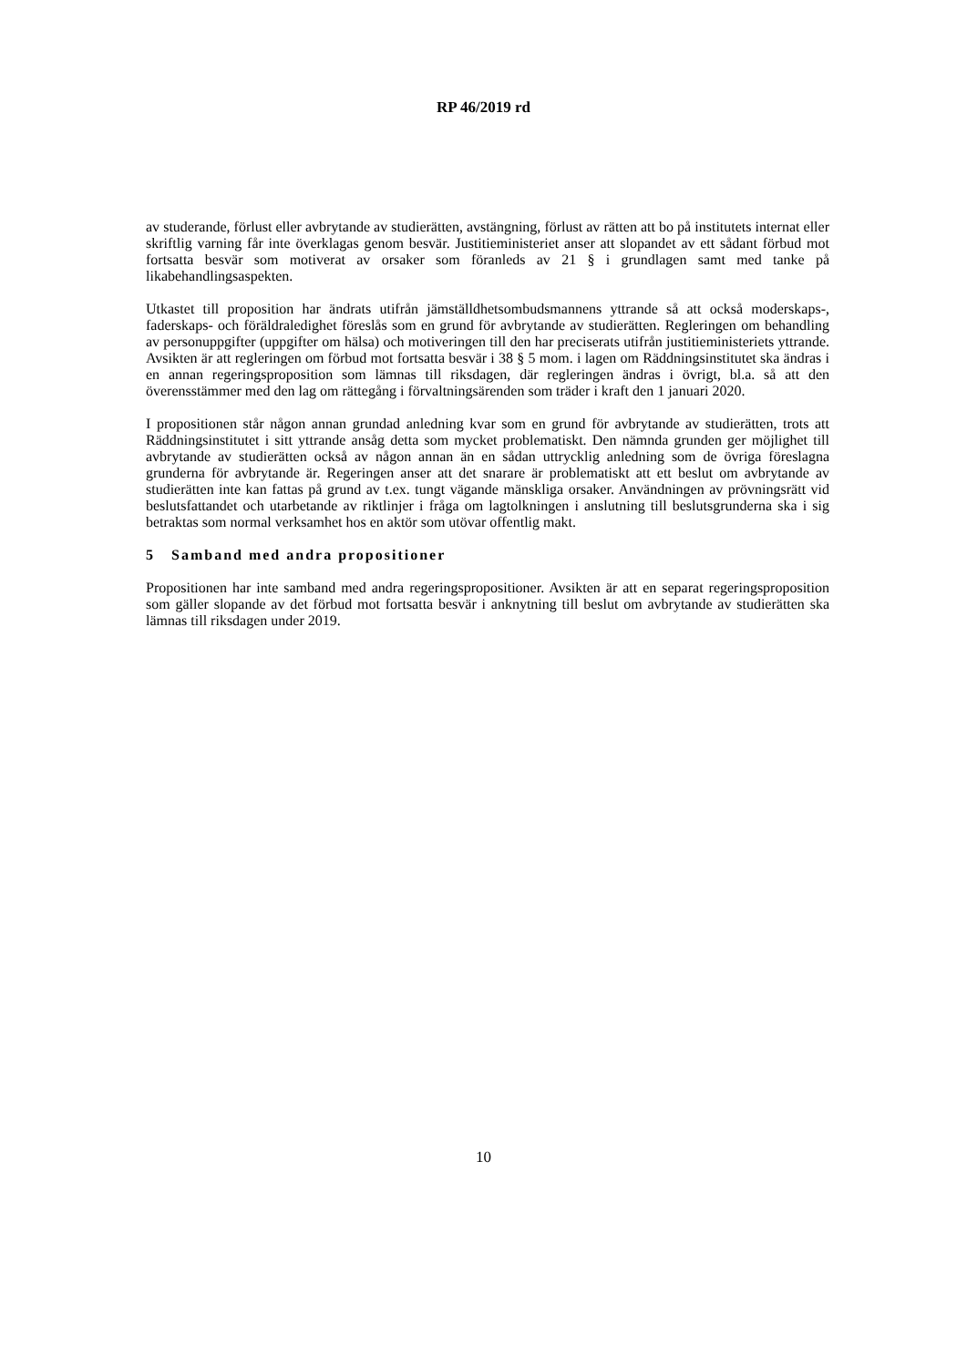RP 46/2019 rd
av studerande, förlust eller avbrytande av studierätten, avstängning, förlust av rätten att bo på institutets internat eller skriftlig varning får inte överklagas genom besvär. Justitieministeriet anser att slopandet av ett sådant förbud mot fortsatta besvär som motiverat av orsaker som föranleds av 21 § i grundlagen samt med tanke på likabehandlingsaspekten.
Utkastet till proposition har ändrats utifrån jämställdhetsombudsmannens yttrande så att också moderskaps-, faderskaps- och föräldraledighet föreslås som en grund för avbrytande av studierätten. Regleringen om behandling av personuppgifter (uppgifter om hälsa) och motiveringen till den har preciserats utifrån justitieministeriets yttrande. Avsikten är att regleringen om förbud mot fortsatta besvär i 38 § 5 mom. i lagen om Räddningsinstitutet ska ändras i en annan regeringsproposition som lämnas till riksdagen, där regleringen ändras i övrigt, bl.a. så att den överensstämmer med den lag om rättegång i förvaltningsärenden som träder i kraft den 1 januari 2020.
I propositionen står någon annan grundad anledning kvar som en grund för avbrytande av studierätten, trots att Räddningsinstitutet i sitt yttrande ansåg detta som mycket problematiskt. Den nämnda grunden ger möjlighet till avbrytande av studierätten också av någon annan än en sådan uttrycklig anledning som de övriga föreslagna grunderna för avbrytande är. Regeringen anser att det snarare är problematiskt att ett beslut om avbrytande av studierätten inte kan fattas på grund av t.ex. tungt vägande mänskliga orsaker. Användningen av prövningsrätt vid beslutsfattandet och utarbetande av riktlinjer i fråga om lagtolkningen i anslutning till beslutsgrunderna ska i sig betraktas som normal verksamhet hos en aktör som utövar offentlig makt.
5 Samband med andra propositioner
Propositionen har inte samband med andra regeringspropositioner. Avsikten är att en separat regeringsproposition som gäller slopande av det förbud mot fortsatta besvär i anknytning till beslut om avbrytande av studierätten ska lämnas till riksdagen under 2019.
10